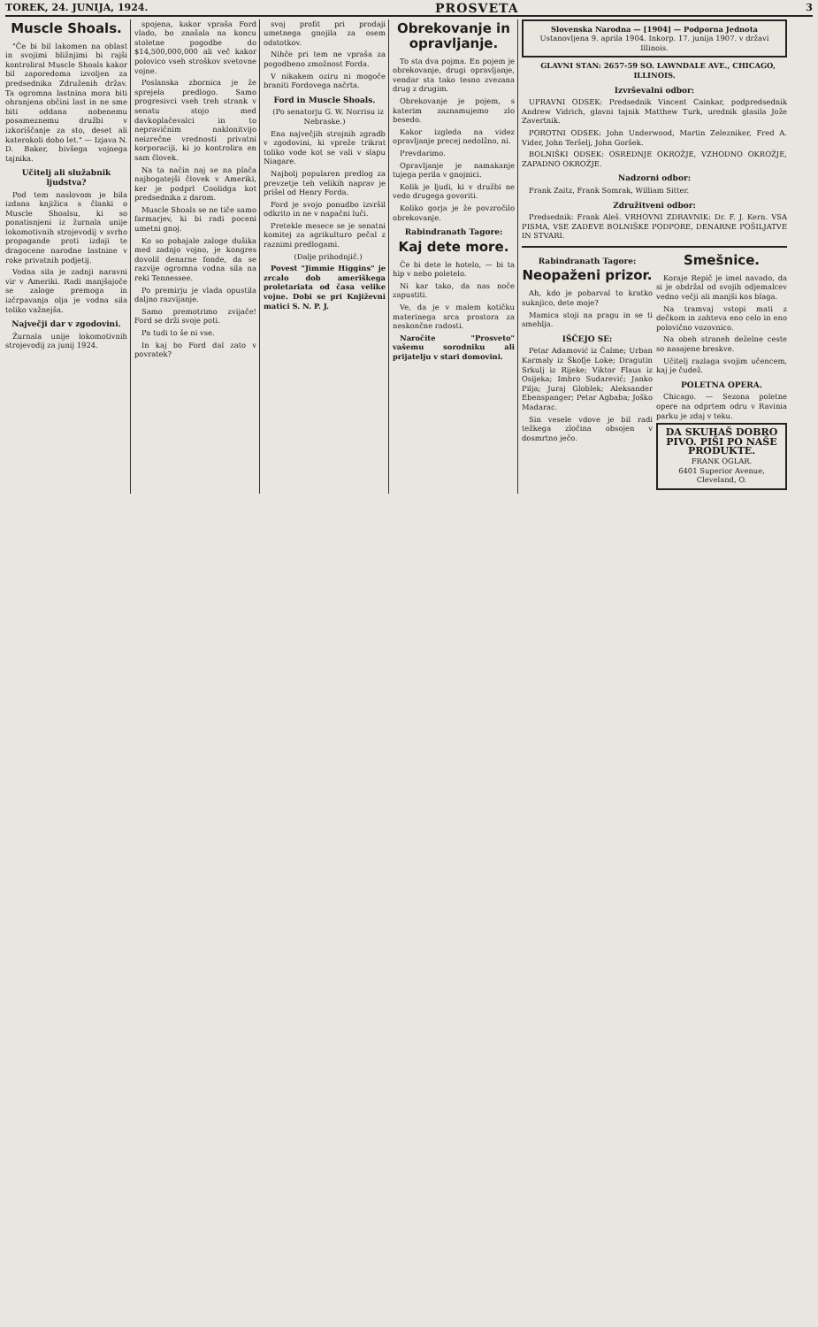TOREK, 24. JUNIJA, 1924. PROSVETA 3
Muscle Shoals.
"Če bi bil lakomen na oblast in svojimi bližnjimi bi rajši kontroliral Muscle Shoals kakor bil zaporedoma izvoljen za predsednika Združenih držav. Ta ogromna lastnina mora biti ohranjena občini last in ne sme biti oddana nobenemu posameznemu družbi v izkoriščanje za sto, deset ali katerokoli dobo let." — Izjava N. D. Baker, bivšega vojnega tajnika.
Učitelj ali služabnik ljudstva?
Pod tem naslovom je bila izdana knjižica s članki o Muscle Shoalsu, ki so ponatisnjeni iz žurnala unije lokomotivnih strojevodij v svrho propagande proti izdaji te dragocene narodne lastnine v roke privatnih podjetij.
Vodna sila je zadnji naravni vir v Ameriki. Radi manjšajoče se zaloge premoga in izčrpavanja olja je vodna sila toliko važnejša.
Največji dar v zgodovini.
Žurnala unije lokomotivnih strojevodij za junij 1924.
spojena, kakor vpraša Ford vlado, bo znašala na koncu stoletne pogodbe do $14,500,000,000 ali več kakor polovico vseh stroškov svetovne vojne.
Poslanska zbornica je že sprejela predlogo. Samo progresivci vseh treh strank v senatu stojo med davkoplačevalci in to nepravičnim naklonitvijo neizrečne vrednosti privatni korporaciji, ki jo kontrolira en sam človek.
Na ta način naj se na plača najbogatejši človek v Ameriki, ker je podprl Coolidga kot predsednika z darom.
Muscle Shoals se ne tiče samo farmarjev, ki bi radi poceni umetni gnoj.
Ko so pohajale zaloge dušika med zadnjo vojno, je kongres dovolil denarne fonde, da se razvije ogromna vodna sila na reki Tennessee.
Po premirju je vlada opustila daljno razvijanje.
Samo premotrimo zvijače! Ford se drži svoje poti.
Pa tudi to še ni vse.
In kaj bo Ford dal zato v povratek?
svoj profit pri prodaji umetnega gnojila za osem odstotkov.
Nihče pri tem ne vpraša za pogodbeno zmožnost Forda.
V nikakem oziru ni mogoče braniti Fordovega načrta.
Ford in Muscle Shoals.
(Po senatorju G. W. Norrisu iz Nebraske.)
Ena največjih strojnih zgradb v zgodovini, ki vpreže trikrat toliko vode kot se vali v slapu Niagare.
Najbolj popularen predlog za prevzetje teh velikih naprav je prišel od Henry Forda.
Ford je svojo ponudbo izvršil odkrito in ne v napačni luči.
Pretekle mesece se je senatni komitej za agrikulturo pečal z raznimi predlogami.
(Dalje prihodnjič.)
Povest "Jimmie Higgins" je zrcalo dob ameriškega proletariata od časa velike vojne. Dobi se pri Književni matici S. N. P. J.
Obrekovanje in opravljanje.
To sta dva pojma. En pojem je obrekovanje, drugi opravljanje, vendar sta tako tesno zvezana drug z drugim.
Obrekovanje je pojem, s katerim zaznamujemo zlo besedo.
Kakor izgleda na videz opravljanje precej nedolžno, ni.
Prevdarimo.
Opravljanje je namakanje tujega perila v gnojnici.
Kolik je ljudi, ki v družbi ne vedo drugega govoriti.
Koliko gorja je že povzročilo obrekovanje.
Rabindranath Tagore:
Kaj dete more.
Če bi dete le hotelo, — bi ta hip v nebo poletelo.
Ni kar tako, da nas noče zapustiti.
Ve, da je v malem kotičku materinega srca prostora za neskončne radosti.
Naročite "Prosveto" vašemu sorodniku ali prijatelju v stari domovini.
Slovenska Narodna — [1904] — Podporna Jednota
Ustanovljena 9. aprila 1904. Inkorp. 17. junija 1907. v državi Illinois.
GLAVNI STAN: 2657-59 SO. LAWNDALE AVE., CHICAGO, ILLINOIS.
Izvrševalni odbor:
UPRAVNI ODSEK: Predsednik Vincent Cainkar, podpredsednik Andrew Vidrich, glavni tajnik Matthew Turk, urednik glasila Jože Zavertnik.
POROTNI ODSEK: John Underwood, Martin Zelezniker, Fred A. Vider, John Teršelj, John Goršek.
BOLNIŠKI ODSEK: OSREDNJE OKROŽJE, VZHODNO OKROŽJE, ZAPADNO OKROŽJE.
Nadzorni odbor:
Frank Zaitz, Frank Somrak, William Sitter.
Združitveni odbor:
Predsednik: Frank Aleš. VRHOVNI ZDRAVNIK: Dr. F. J. Kern. VSA PISMA, VSE ZADEVE BOLNIŠKE PODPORE, DENARNE POŠILJATVE IN STVARI.
Rabindranath Tagore:
Neopaženi prizor.
Ah, kdo je pobarval to kratko suknjico, dete moje?
Mamica stoji na pragu in se ti smehlja.
IŠČEJO SE:
Petar Adamović iz Čalme; Urban Karmaly iz Škofje Loke; Dragutin Srkulj iz Rijeke; Viktor Flaus iz Osijeka; Imbro Sudarević; Janko Pilja; Juraj Globlek; Aleksander Ebenspanger; Petar Agbaba; Joško Madarac.
Sin vesele vdove je bil radi težkega zločina obsojen v dosmrtno ječo.
Smešnice.
Koraje Repič je imel navado, da si je obdržal od svojih odjemalcev vedno večji ali manjši kos blaga.
Na tramvaj vstopi mati z dečkom in zahteva eno celo in eno polovično vozovnico.
Na obeh straneh deželne ceste so nasajene breskve.
Učitelj razlaga svojim učencem, kaj je čudež.
POLETNA OPERA.
Chicago. — Sezona poletne opere na odprtem odru v Ravinia parku je zdaj v teku.
DA SKUHAŠ DOBRO PIVO. PIŠI PO NAŠE PRODUKTE.
FRANK OGLAR.
6401 Superior Avenue, Cleveland, O.